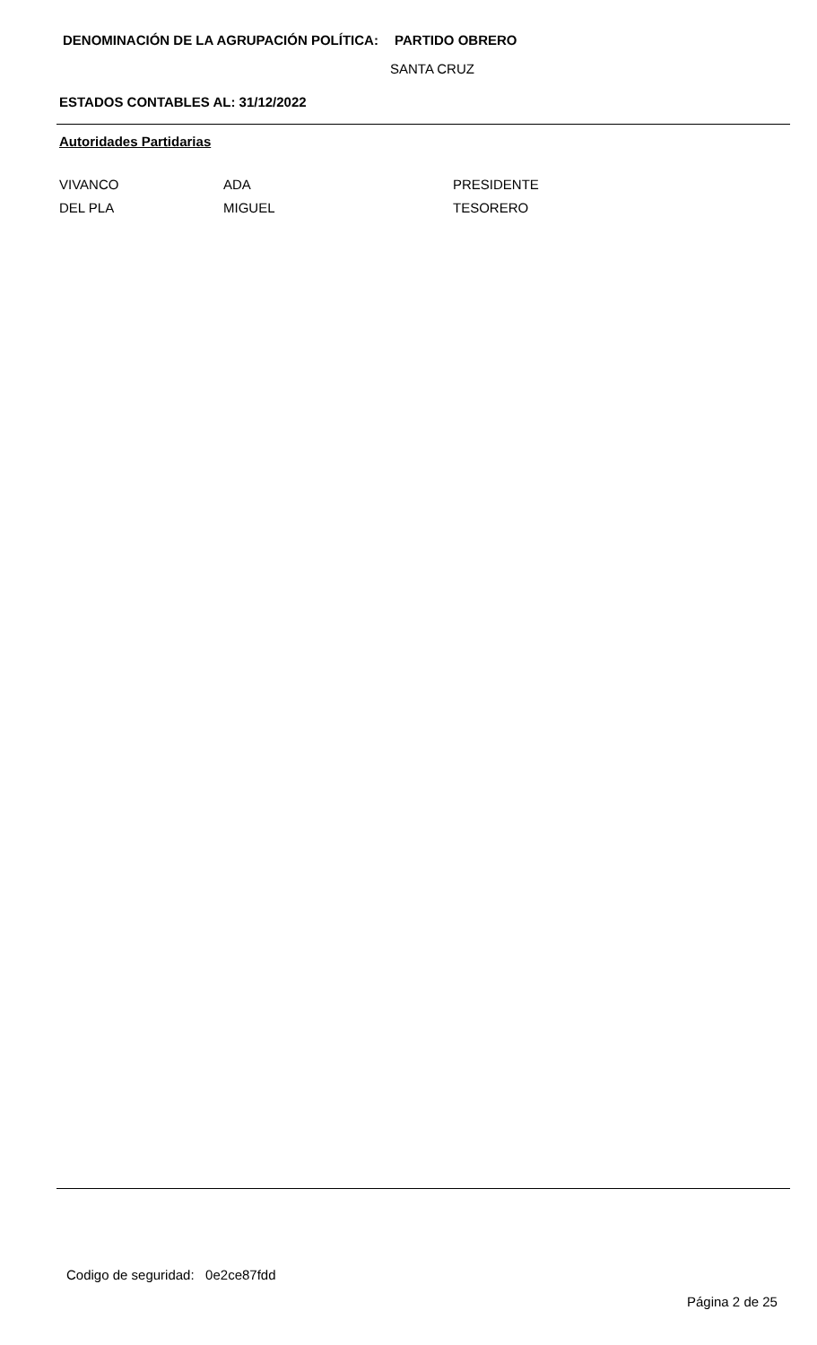DENOMINACIÓN DE LA AGRUPACIÓN POLÍTICA: PARTIDO OBRERO
SANTA CRUZ
ESTADOS CONTABLES AL: 31/12/2022
Autoridades Partidarias
| VIVANCO | ADA | PRESIDENTE |
| DEL PLA | MIGUEL | TESORERO |
Codigo de seguridad: 0e2ce87fdd
Página 2 de 25